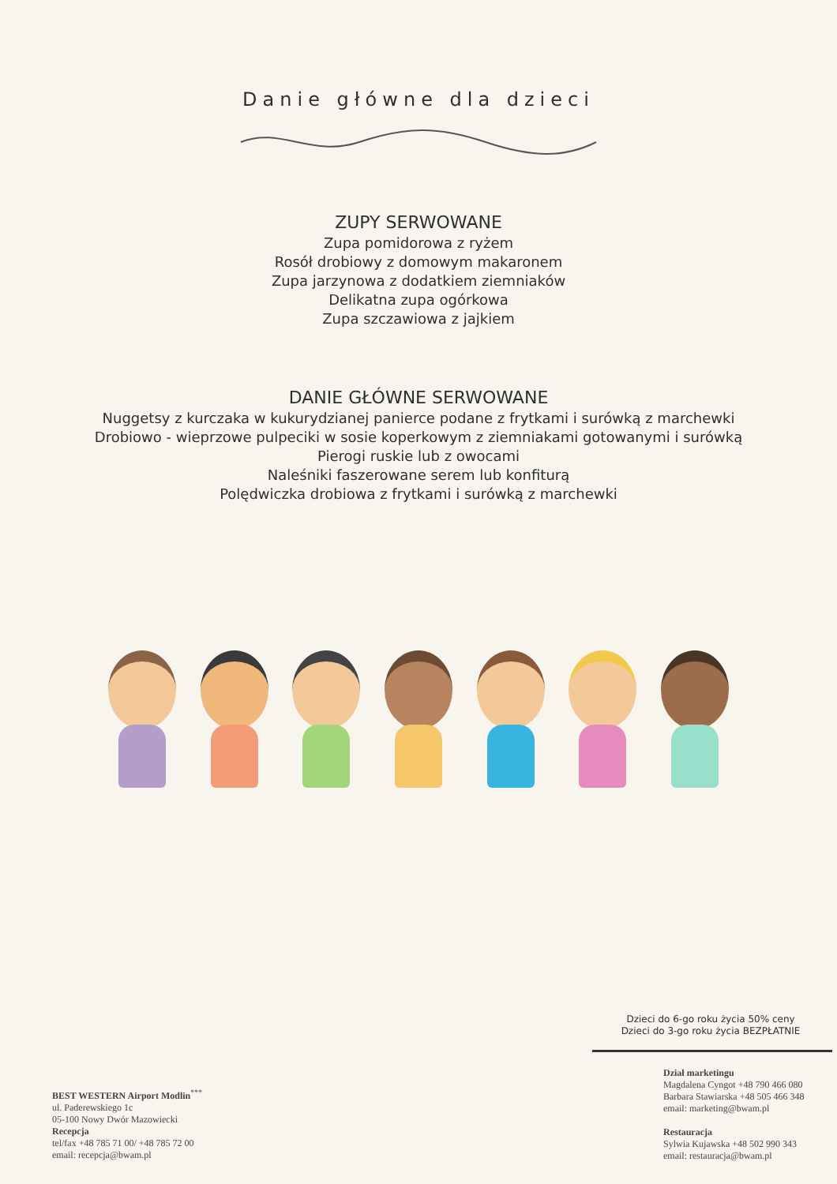Danie główne dla dzieci
ZUPY SERWOWANE
Zupa pomidorowa z ryżem
Rosół drobiowy z domowym makaronem
Zupa jarzynowa z dodatkiem ziemniaków
Delikatna zupa ogórkowa
Zupa szczawiowa z jajkiem
DANIE GŁÓWNE SERWOWANE
Nuggetsy z kurczaka w kukurydzianej panierce podane z frytkami i surówką z marchewki
Drobiowo - wieprzowe pulpeciki w sosie koperkowym z ziemniakami gotowanymi i surówką
Pierogi ruskie lub z owocami
Naleśniki faszerowane serem lub konfiturą
Polędwiczka drobiowa z frytkami i surówką z marchewki
Dzieci do 6-go roku życia 50% ceny
Dzieci do 3-go roku życia BEZPŁATNIE
BEST WESTERN Airport Modlin<sup>***</sup>
ul. Paderewskiego 1c
05-100 Nowy Dwór Mazowiecki
Recepcja
tel/fax +48 785 71 00/ +48 785 72 00
email: recepcja@bwam.pl
Dział marketingu
Magdalena Cyngot +48 790 466 080
Barbara Stawiarska +48 505 466 348
email: marketing@bwam.pl
Restauracja
Sylwia Kujawska +48 502 990 343
email: restauracja@bwam.pl